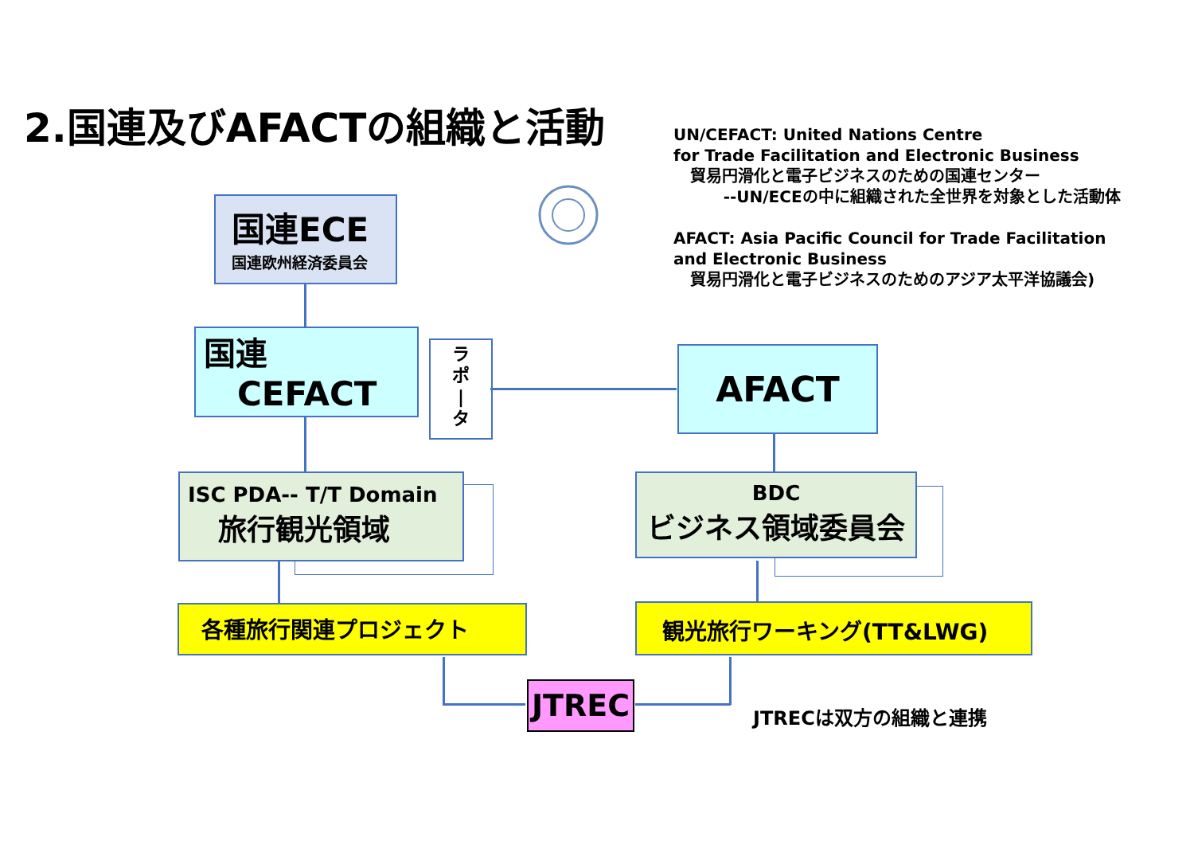2.国連及びAFACTの組織と活動
UN/CEFACT: United Nations Centre
for Trade Facilitation and Electronic Business
貿易円滑化と電子ビジネスのための国連センター
--UN/ECEの中に組織された全世界を対象とした活動体
AFACT: Asia Pacific Council for Trade Facilitation
and Electronic Business
貿易円滑化と電子ビジネスのためのアジア太平洋協議会)
国連ECE
国連欧州経済委員会
国連
CEFACT
ラ
ポ
|
タ
AFACT
ISC PDA-- T/T Domain
旅行観光領域
BDC
ビジネス領域委員会
各種旅行関連プロジェクト 観光旅行ワーキング(TT&LWG)
JTREC JTRECは双方の組織と連携